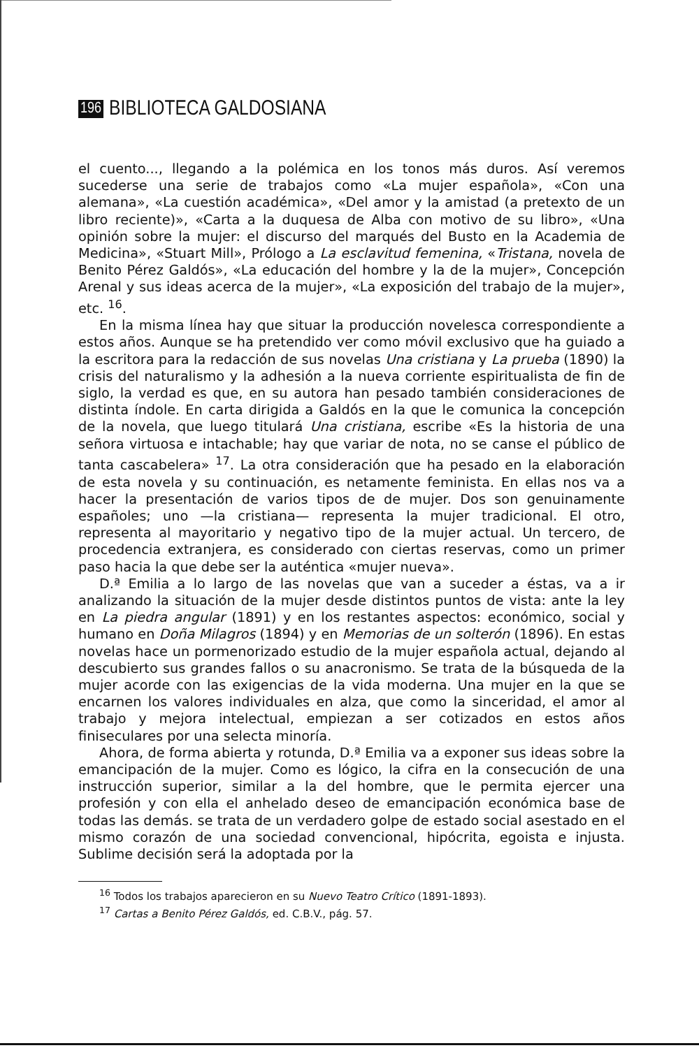196 BIBLIOTECA GALDOSIANA
el cuento..., llegando a la polémica en los tonos más duros. Así veremos sucederse una serie de trabajos como «La mujer española», «Con una alemana», «La cuestión académica», «Del amor y la amistad (a pretexto de un libro reciente)», «Carta a la duquesa de Alba con motivo de su libro», «Una opinión sobre la mujer: el discurso del marqués del Busto en la Academia de Medicina», «Stuart Mill», Prólogo a La esclavitud femenina, «Tristana, novela de Benito Pérez Galdós», «La educación del hombre y la de la mujer», Concepción Arenal y sus ideas acerca de la mujer», «La exposición del trabajo de la mujer», etc. <sup>16</sup>.
En la misma línea hay que situar la producción novelesca correspondiente a estos años. Aunque se ha pretendido ver como móvil exclusivo que ha guiado a la escritora para la redacción de sus novelas Una cristiana y La prueba (1890) la crisis del naturalismo y la adhesión a la nueva corriente espiritualista de fin de siglo, la verdad es que, en su autora han pesado también consideraciones de distinta índole. En carta dirigida a Galdós en la que le comunica la concepción de la novela, que luego titulará Una cristiana, escribe «Es la historia de una señora virtuosa e intachable; hay que variar de nota, no se canse el público de tanta cascabelera» <sup>17</sup>. La otra consideración que ha pesado en la elaboración de esta novela y su continuación, es netamente feminista. En ellas nos va a hacer la presentación de varios tipos de de mujer. Dos son genuinamente españoles; uno —la cristiana— representa la mujer tradicional. El otro, representa al mayoritario y negativo tipo de la mujer actual. Un tercero, de procedencia extranjera, es considerado con ciertas reservas, como un primer paso hacia la que debe ser la auténtica «mujer nueva».
D.ª Emilia a lo largo de las novelas que van a suceder a éstas, va a ir analizando la situación de la mujer desde distintos puntos de vista: ante la ley en La piedra angular (1891) y en los restantes aspectos: económico, social y humano en Doña Milagros (1894) y en Memorias de un solterón (1896). En estas novelas hace un pormenorizado estudio de la mujer española actual, dejando al descubierto sus grandes fallos o su anacronismo. Se trata de la búsqueda de la mujer acorde con las exigencias de la vida moderna. Una mujer en la que se encarnen los valores individuales en alza, que como la sinceridad, el amor al trabajo y mejora intelectual, empiezan a ser cotizados en estos años finiseculares por una selecta minoría.
Ahora, de forma abierta y rotunda, D.ª Emilia va a exponer sus ideas sobre la emancipación de la mujer. Como es lógico, la cifra en la consecución de una instrucción superior, similar a la del hombre, que le permita ejercer una profesión y con ella el anhelado deseo de emancipación económica base de todas las demás. se trata de un verdadero golpe de estado social asestado en el mismo corazón de una sociedad convencional, hipócrita, egoista e injusta. Sublime decisión será la adoptada por la
<sup>16</sup> Todos los trabajos aparecieron en su Nuevo Teatro Crítico (1891-1893).
<sup>17</sup> Cartas a Benito Pérez Galdós, ed. C.B.V., pág. 57.